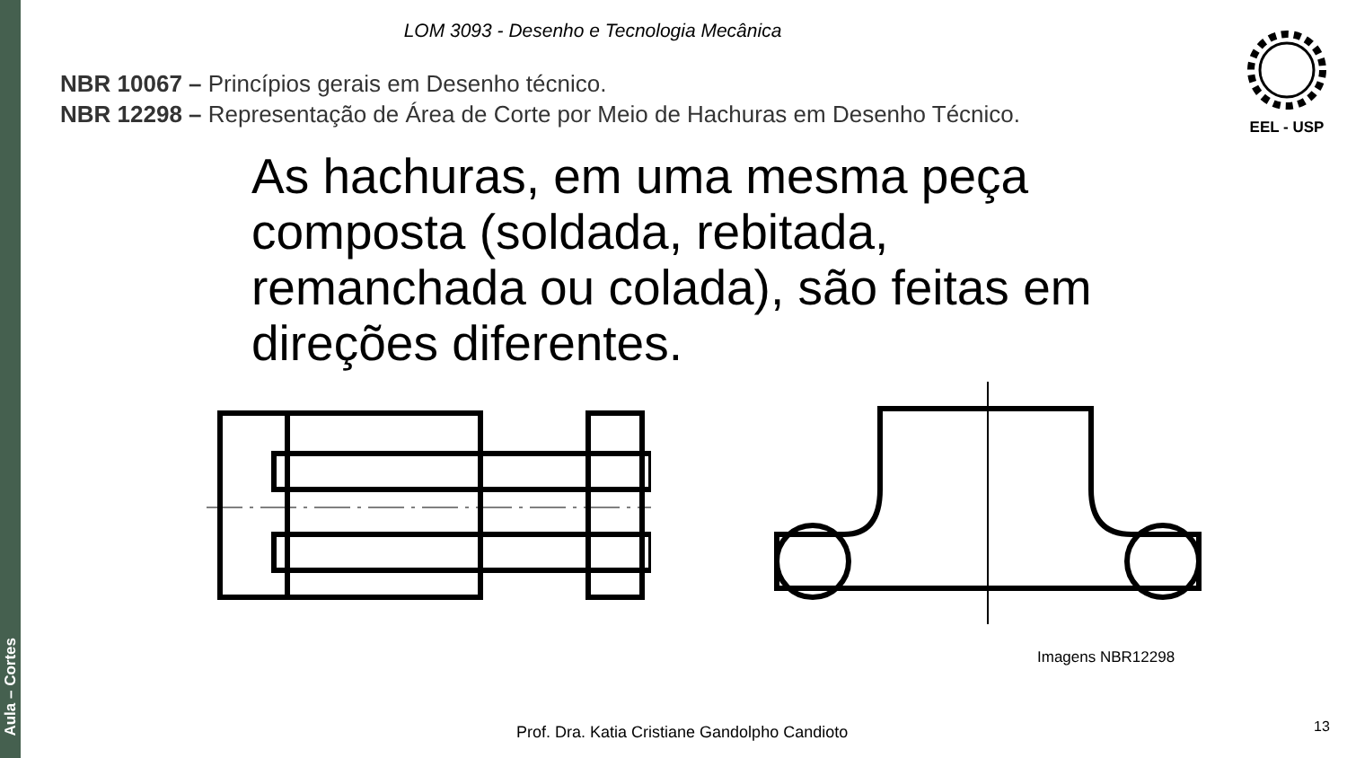Aula – Cortes
LOM 3093 - Desenho e Tecnologia Mecânica EEL - USP
NBR 10067 – Princípios gerais em Desenho técnico.
NBR 12298 – Representação de Área de Corte por Meio de Hachuras em Desenho Técnico.
As hachuras, em uma mesma peça composta (soldada, rebitada, remanchada ou colada), são feitas em direções diferentes.
Imagens NBR12298
Prof. Dra. Katia Cristiane Gandolpho Candioto
13